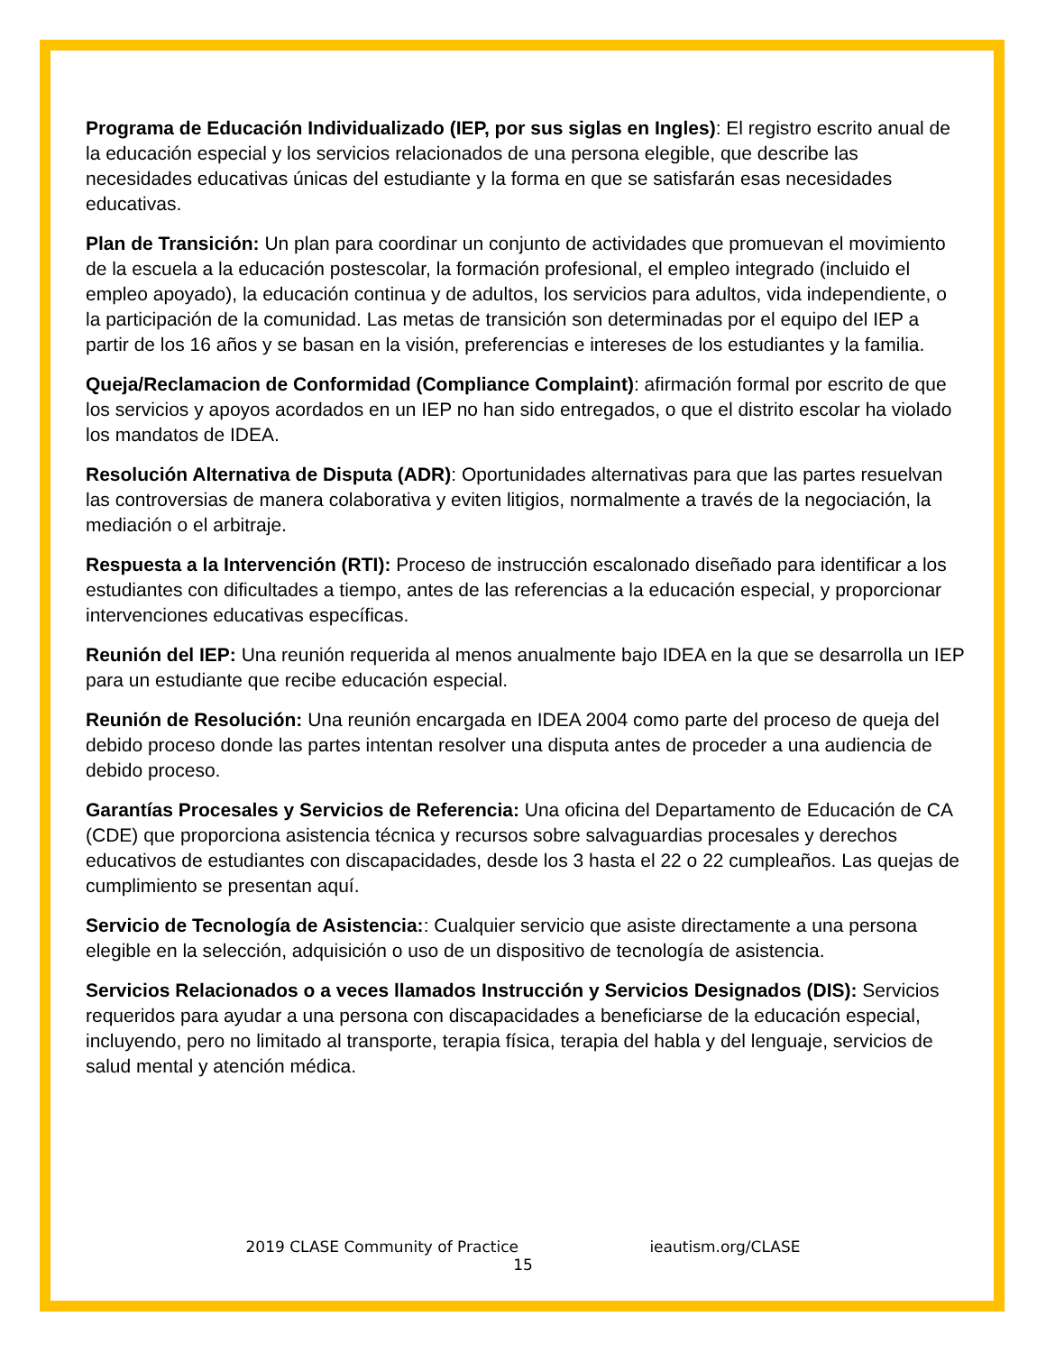Programa de Educación Individualizado (IEP, por sus siglas en Ingles): El registro escrito anual de la educación especial y los servicios relacionados de una persona elegible, que describe las necesidades educativas únicas del estudiante y la forma en que se satisfarán esas necesidades educativas.
Plan de Transición: Un plan para coordinar un conjunto de actividades que promuevan el movimiento de la escuela a la educación postescolar, la formación profesional, el empleo integrado (incluido el empleo apoyado), la educación continua y de adultos, los servicios para adultos, vida independiente, o la participación de la comunidad. Las metas de transición son determinadas por el equipo del IEP a partir de los 16 años y se basan en la visión, preferencias e intereses de los estudiantes y la familia.
Queja/Reclamacion de Conformidad (Compliance Complaint): afirmación formal por escrito de que los servicios y apoyos acordados en un IEP no han sido entregados, o que el distrito escolar ha violado los mandatos de IDEA.
Resolución Alternativa de Disputa (ADR): Oportunidades alternativas para que las partes resuelvan las controversias de manera colaborativa y eviten litigios, normalmente a través de la negociación, la mediación o el arbitraje.
Respuesta a la Intervención (RTI): Proceso de instrucción escalonado diseñado para identificar a los estudiantes con dificultades a tiempo, antes de las referencias a la educación especial, y proporcionar intervenciones educativas específicas.
Reunión del IEP: Una reunión requerida al menos anualmente bajo IDEA en la que se desarrolla un IEP para un estudiante que recibe educación especial.
Reunión de Resolución: Una reunión encargada en IDEA 2004 como parte del proceso de queja del debido proceso donde las partes intentan resolver una disputa antes de proceder a una audiencia de debido proceso.
Garantías Procesales y Servicios de Referencia: Una oficina del Departamento de Educación de CA (CDE) que proporciona asistencia técnica y recursos sobre salvaguardias procesales y derechos educativos de estudiantes con discapacidades, desde los 3 hasta el 22 o 22 cumpleaños. Las quejas de cumplimiento se presentan aquí.
Servicio de Tecnología de Asistencia:: Cualquier servicio que asiste directamente a una persona elegible en la selección, adquisición o uso de un dispositivo de tecnología de asistencia.
Servicios Relacionados o a veces llamados Instrucción y Servicios Designados (DIS): Servicios requeridos para ayudar a una persona con discapacidades a beneficiarse de la educación especial, incluyendo, pero no limitado al transporte, terapia física, terapia del habla y del lenguaje, servicios de salud mental y atención médica.
2019 CLASE Community of Practice ieautism.org/CLASE
15